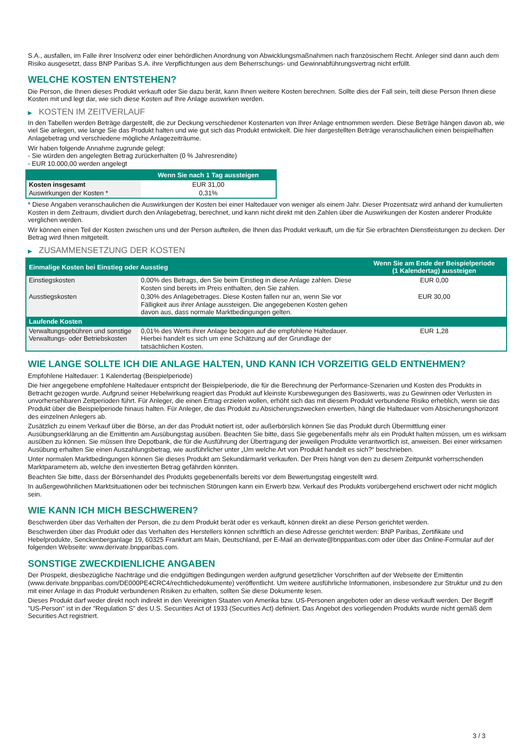S.A., ausfallen, im Falle ihrer Insolvenz oder einer behördlichen Anordnung von Abwicklungsmaßnahmen nach französischem Recht. Anleger sind dann auch dem Risiko ausgesetzt, dass BNP Paribas S.A. ihre Verpflichtungen aus dem Beherrschungs- und Gewinnabführungsvertrag nicht erfüllt.
WELCHE KOSTEN ENTSTEHEN?
Die Person, die Ihnen dieses Produkt verkauft oder Sie dazu berät, kann Ihnen weitere Kosten berechnen. Sollte dies der Fall sein, teilt diese Person Ihnen diese Kosten mit und legt dar, wie sich diese Kosten auf Ihre Anlage auswirken werden.
▶ KOSTEN IM ZEITVERLAUF
In den Tabellen werden Beträge dargestellt, die zur Deckung verschiedener Kostenarten von Ihrer Anlage entnommen werden. Diese Beträge hängen davon ab, wie viel Sie anlegen, wie lange Sie das Produkt halten und wie gut sich das Produkt entwickelt. Die hier dargestellten Beträge veranschaulichen einen beispielhaften Anlagebetrag und verschiedene mögliche Anlagezeiträume.
Wir haben folgende Annahme zugrunde gelegt:
- Sie würden den angelegten Betrag zurückerhalten (0 % Jahresrendite)
- EUR 10.000,00 werden angelegt
| | Wenn Sie nach 1 Tag aussteigen |
| --- | --- |
| Kosten insgesamt | EUR 31,00 |
| Auswirkungen der Kosten * | 0,31% |
* Diese Angaben veranschaulichen die Auswirkungen der Kosten bei einer Haltedauer von weniger als einem Jahr. Dieser Prozentsatz wird anhand der kumulierten Kosten in dem Zeitraum, dividiert durch den Anlagebetrag, berechnet, und kann nicht direkt mit den Zahlen über die Auswirkungen der Kosten anderer Produkte verglichen werden.
Wir können einen Teil der Kosten zwischen uns und der Person aufteilen, die Ihnen das Produkt verkauft, um die für Sie erbrachten Dienstleistungen zu decken. Der Betrag wird Ihnen mitgeteilt.
▶ ZUSAMMENSETZUNG DER KOSTEN
| Einmalige Kosten bei Einstieg oder Ausstieg | | Wenn Sie am Ende der Beispielperiode (1 Kalendertag) aussteigen |
| --- | --- | --- |
| Einstiegskosten | 0,00% des Betrags, den Sie beim Einstieg in diese Anlage zahlen. Diese Kosten sind bereits im Preis enthalten, den Sie zahlen. | EUR 0,00 |
| Ausstiegskosten | 0,30% des Anlagebetrages. Diese Kosten fallen nur an, wenn Sie vor Fälligkeit aus ihrer Anlage aussteigen. Die angegebenen Kosten gehen davon aus, dass normale Marktbedingungen gelten. | EUR 30,00 |
| Laufende Kosten | | |
| Verwaltungsgebühren und sonstige Verwaltungs- oder Betriebskosten | 0,01% des Werts ihrer Anlage bezogen auf die empfohlene Haltedauer. Hierbei handelt es sich um eine Schätzung auf der Grundlage der tatsächlichen Kosten. | EUR 1,28 |
WIE LANGE SOLLTE ICH DIE ANLAGE HALTEN, UND KANN ICH VORZEITIG GELD ENTNEHMEN?
Empfohlene Haltedauer: 1 Kalendertag (Beispielperiode)
Die hier angegebene empfohlene Haltedauer entspricht der Beispielperiode, die für die Berechnung der Performance-Szenarien und Kosten des Produkts in Betracht gezogen wurde. Aufgrund seiner Hebelwirkung reagiert das Produkt auf kleinste Kursbewegungen des Basiswerts, was zu Gewinnen oder Verlusten in unvorhersehbaren Zeitperioden führt. Für Anleger, die einen Ertrag erzielen wollen, erhöht sich das mit diesem Produkt verbundene Risiko erheblich, wenn sie das Produkt über die Beispielperiode hinaus halten. Für Anleger, die das Produkt zu Absicherungszwecken erwerben, hängt die Haltedauer vom Absicherungshorizont des einzelnen Anlegers ab.
Zusätzlich zu einem Verkauf über die Börse, an der das Produkt notiert ist, oder außerbörslich können Sie das Produkt durch Übermittlung einer Ausübungserklärung an die Emittentin am Ausübungstag ausüben. Beachten Sie bitte, dass Sie gegebenenfalls mehr als ein Produkt halten müssen, um es wirksam ausüben zu können. Sie müssen Ihre Depotbank, die für die Ausführung der Übertragung der jeweiligen Produkte verantwortlich ist, anweisen. Bei einer wirksamen Ausübung erhalten Sie einen Auszahlungsbetrag, wie ausführlicher unter „Um welche Art von Produkt handelt es sich?“ beschrieben.
Unter normalen Marktbedingungen können Sie dieses Produkt am Sekundärmarkt verkaufen. Der Preis hängt von den zu diesem Zeitpunkt vorherrschenden Marktparametern ab, welche den investierten Betrag gefährden könnten.
Beachten Sie bitte, dass der Börsenhandel des Produkts gegebenenfalls bereits vor dem Bewertungstag eingestellt wird.
In außergewöhnlichen Marktsituationen oder bei technischen Störungen kann ein Erwerb bzw. Verkauf des Produkts vorübergehend erschwert oder nicht möglich sein.
WIE KANN ICH MICH BESCHWEREN?
Beschwerden über das Verhalten der Person, die zu dem Produkt berät oder es verkauft, können direkt an diese Person gerichtet werden.
Beschwerden über das Produkt oder das Verhalten des Herstellers können schriftlich an diese Adresse gerichtet werden: BNP Paribas, Zertifikate und Hebelprodukte, Senckenberganlage 19, 60325 Frankfurt am Main, Deutschland, per E-Mail an derivate@bnpparibas.com oder über das Online-Formular auf der folgenden Webseite: www.derivate.bnpparibas.com.
SONSTIGE ZWECKDIENLICHE ANGABEN
Der Prospekt, diesbezügliche Nachträge und die endgültigen Bedingungen werden aufgrund gesetzlicher Vorschriften auf der Webseite der Emittentin (www.derivate.bnpparibas.com/DE000PE4CRC4/rechtlichedokumente) veröffentlicht. Um weitere ausführliche Informationen, insbesondere zur Struktur und zu den mit einer Anlage in das Produkt verbundenen Risiken zu erhalten, sollten Sie diese Dokumente lesen.
Dieses Produkt darf weder direkt noch indirekt in den Vereinigten Staaten von Amerika bzw. US-Personen angeboten oder an diese verkauft werden. Der Begriff "US-Person" ist in der "Regulation S" des U.S. Securities Act of 1933 (Securities Act) definiert. Das Angebot des vorliegenden Produkts wurde nicht gemäß dem Securities Act registriert.
3 / 3